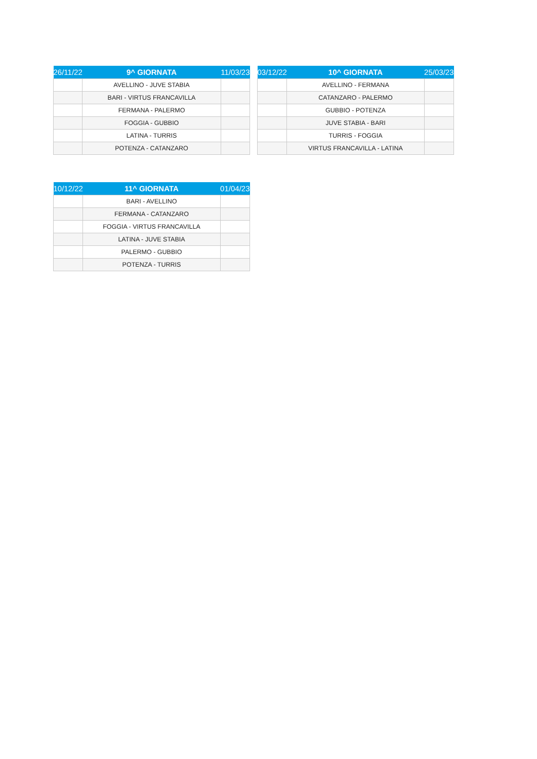| 26/11/22 | 9^ GIORNATA | 11/03/23 |
| --- | --- | --- |
| | AVELLINO - JUVE STABIA | |
| | BARI - VIRTUS FRANCAVILLA | |
| | FERMANA - PALERMO | |
| | FOGGIA - GUBBIO | |
| | LATINA - TURRIS | |
| | POTENZA - CATANZARO | |
| 03/12/22 | 10^ GIORNATA | 25/03/23 |
| --- | --- | --- |
| | AVELLINO - FERMANA | |
| | CATANZARO - PALERMO | |
| | GUBBIO - POTENZA | |
| | JUVE STABIA - BARI | |
| | TURRIS - FOGGIA | |
| | VIRTUS FRANCAVILLA - LATINA | |
| 10/12/22 | 11^ GIORNATA | 01/04/23 |
| --- | --- | --- |
| | BARI - AVELLINO | |
| | FERMANA - CATANZARO | |
| | FOGGIA - VIRTUS FRANCAVILLA | |
| | LATINA - JUVE STABIA | |
| | PALERMO - GUBBIO | |
| | POTENZA - TURRIS | |